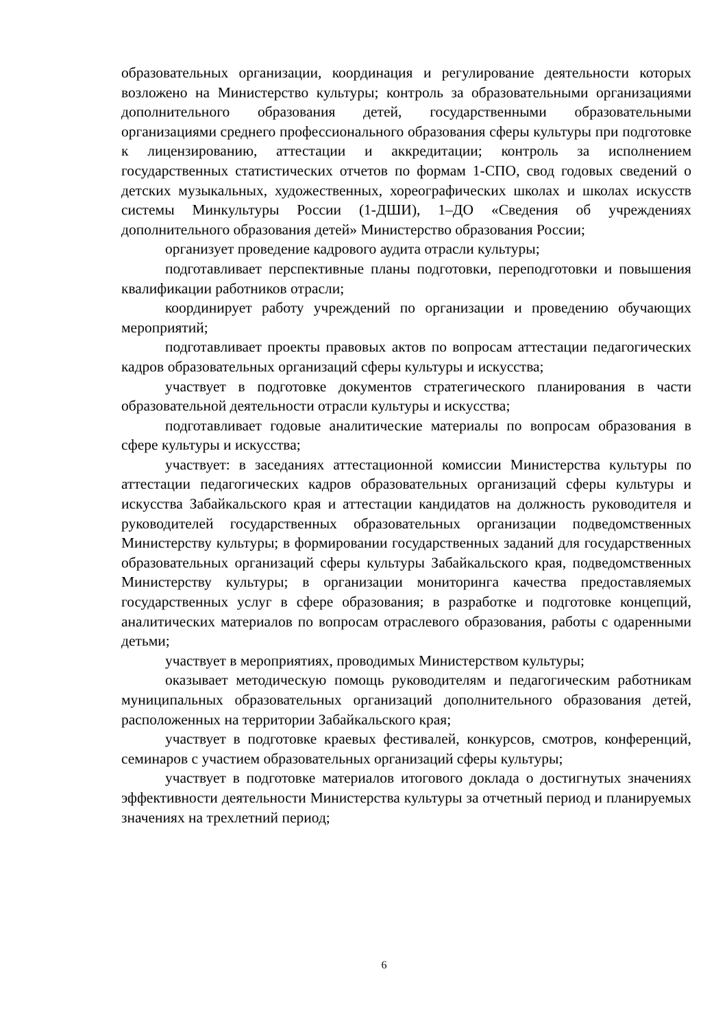образовательных организации, координация и регулирование деятельности которых возложено на Министерство культуры; контроль за образовательными организациями дополнительного образования детей, государственными образовательными организациями среднего профессионального образования сферы культуры при подготовке к лицензированию, аттестации и аккредитации; контроль за исполнением государственных статистических отчетов по формам 1-СПО, свод годовых сведений о детских музыкальных, художественных, хореографических школах и школах искусств системы Минкультуры России (1-ДШИ), 1–ДО «Сведения об учреждениях дополнительного образования детей» Министерство образования России;
организует проведение кадрового аудита отрасли культуры;
подготавливает перспективные планы подготовки, переподготовки и повышения квалификации работников отрасли;
координирует работу учреждений по организации и проведению обучающих мероприятий;
подготавливает проекты правовых актов по вопросам аттестации педагогических кадров образовательных организаций сферы культуры и искусства;
участвует в подготовке документов стратегического планирования в части образовательной деятельности отрасли культуры и искусства;
подготавливает годовые аналитические материалы по вопросам образования в сфере культуры и искусства;
участвует: в заседаниях аттестационной комиссии Министерства культуры по аттестации педагогических кадров образовательных организаций сферы культуры и искусства Забайкальского края и аттестации кандидатов на должность руководителя и руководителей государственных образовательных организации подведомственных Министерству культуры; в формировании государственных заданий для государственных образовательных организаций сферы культуры Забайкальского края, подведомственных Министерству культуры; в организации мониторинга качества предоставляемых государственных услуг в сфере образования; в разработке и подготовке концепций, аналитических материалов по вопросам отраслевого образования, работы с одаренными детьми;
участвует в мероприятиях, проводимых Министерством культуры;
оказывает методическую помощь руководителям и педагогическим работникам муниципальных образовательных организаций дополнительного образования детей, расположенных на территории Забайкальского края;
участвует в подготовке краевых фестивалей, конкурсов, смотров, конференций, семинаров с участием образовательных организаций сферы культуры;
участвует в подготовке материалов итогового доклада о достигнутых значениях эффективности деятельности Министерства культуры за отчетный период и планируемых значениях на трехлетний период;
6